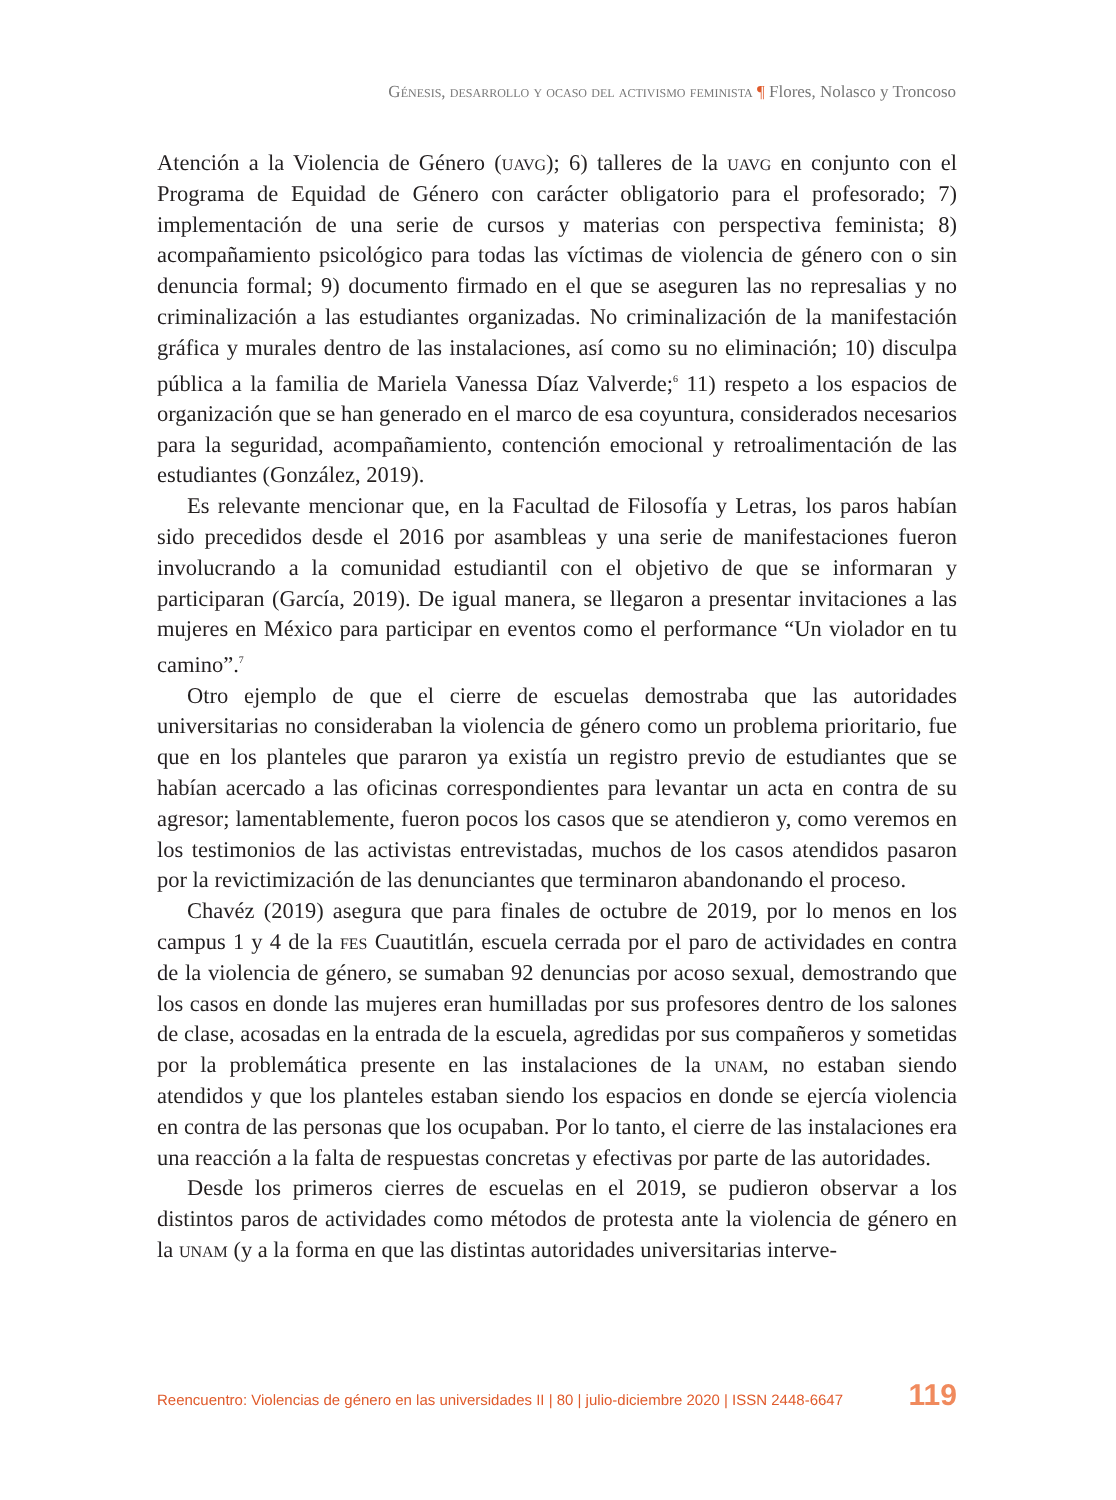Génesis, desarrollo y ocaso del activismo feminista ¶ Flores, Nolasco y Troncoso
Atención a la Violencia de Género (uavg); 6) talleres de la uavg en conjunto con el Programa de Equidad de Género con carácter obligatorio para el profesorado; 7) implementación de una serie de cursos y materias con perspectiva feminista; 8) acompañamiento psicológico para todas las víctimas de violencia de género con o sin denuncia formal; 9) documento firmado en el que se aseguren las no represalias y no criminalización a las estudiantes organizadas. No criminalización de la manifestación gráfica y murales dentro de las instalaciones, así como su no eliminación; 10) disculpa pública a la familia de Mariela Vanessa Díaz Valverde;<sup>6</sup> 11) respeto a los espacios de organización que se han generado en el marco de esa coyuntura, considerados necesarios para la seguridad, acompañamiento, contención emocional y retroalimentación de las estudiantes (González, 2019).
Es relevante mencionar que, en la Facultad de Filosofía y Letras, los paros habían sido precedidos desde el 2016 por asambleas y una serie de manifestaciones fueron involucrando a la comunidad estudiantil con el objetivo de que se informaran y participaran (García, 2019). De igual manera, se llegaron a presentar invitaciones a las mujeres en México para participar en eventos como el performance “Un violador en tu camino”.<sup>7</sup>
Otro ejemplo de que el cierre de escuelas demostraba que las autoridades universitarias no consideraban la violencia de género como un problema prioritario, fue que en los planteles que pararon ya existía un registro previo de estudiantes que se habían acercado a las oficinas correspondientes para levantar un acta en contra de su agresor; lamentablemente, fueron pocos los casos que se atendieron y, como veremos en los testimonios de las activistas entrevistadas, muchos de los casos atendidos pasaron por la revictimización de las denunciantes que terminaron abandonando el proceso.
Chavéz (2019) asegura que para finales de octubre de 2019, por lo menos en los campus 1 y 4 de la fes Cuautitlán, escuela cerrada por el paro de actividades en contra de la violencia de género, se sumaban 92 denuncias por acoso sexual, demostrando que los casos en donde las mujeres eran humilladas por sus profesores dentro de los salones de clase, acosadas en la entrada de la escuela, agredidas por sus compañeros y sometidas por la problemática presente en las instalaciones de la unam, no estaban siendo atendidos y que los planteles estaban siendo los espacios en donde se ejercía violencia en contra de las personas que los ocupaban. Por lo tanto, el cierre de las instalaciones era una reacción a la falta de respuestas concretas y efectivas por parte de las autoridades.
Desde los primeros cierres de escuelas en el 2019, se pudieron observar a los distintos paros de actividades como métodos de protesta ante la violencia de género en la unam (y a la forma en que las distintas autoridades universitarias interve-
Reencuentro: Violencias de género en las universidades II | 80 | julio-diciembre 2020 | ISSN 2448-6647 119